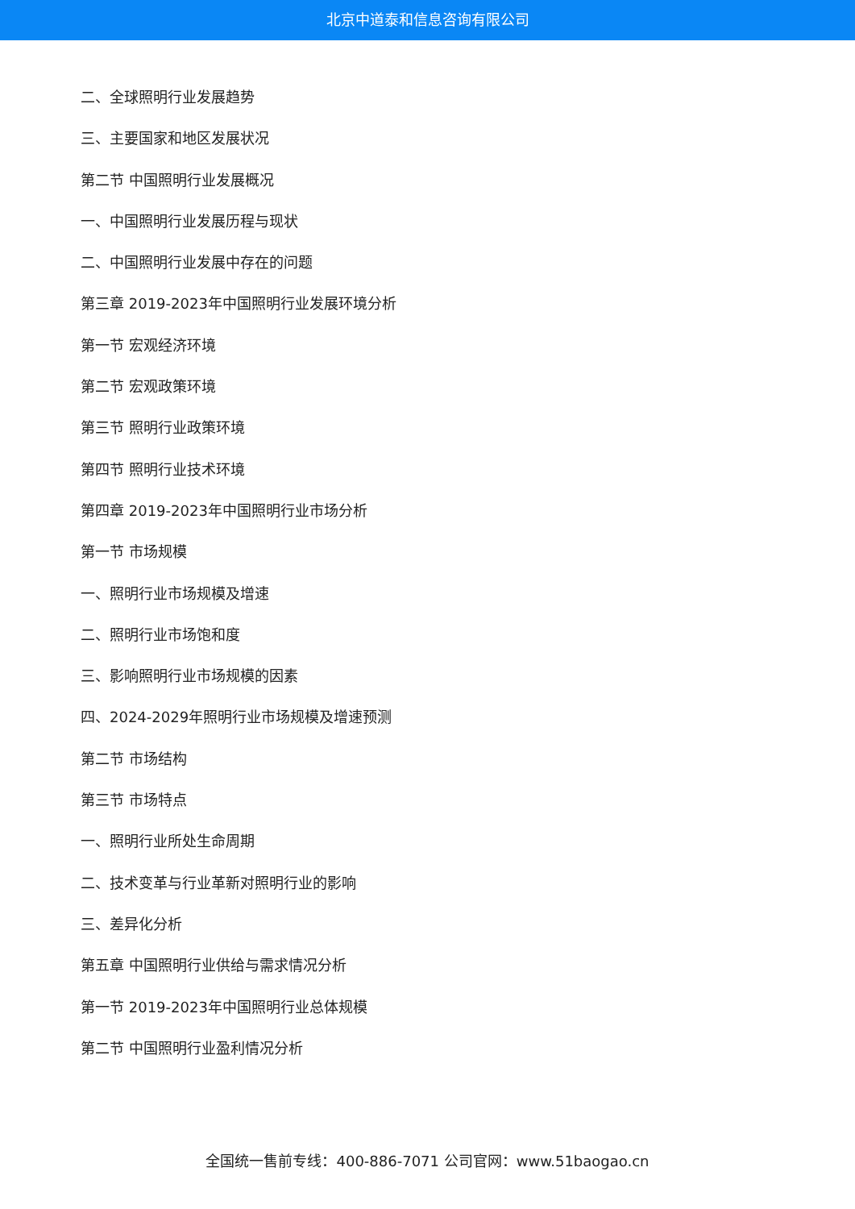北京中道泰和信息咨询有限公司
二、全球照明行业发展趋势
三、主要国家和地区发展状况
第二节 中国照明行业发展概况
一、中国照明行业发展历程与现状
二、中国照明行业发展中存在的问题
第三章 2019-2023年中国照明行业发展环境分析
第一节 宏观经济环境
第二节 宏观政策环境
第三节 照明行业政策环境
第四节 照明行业技术环境
第四章 2019-2023年中国照明行业市场分析
第一节 市场规模
一、照明行业市场规模及增速
二、照明行业市场饱和度
三、影响照明行业市场规模的因素
四、2024-2029年照明行业市场规模及增速预测
第二节 市场结构
第三节 市场特点
一、照明行业所处生命周期
二、技术变革与行业革新对照明行业的影响
三、差异化分析
第五章 中国照明行业供给与需求情况分析
第一节 2019-2023年中国照明行业总体规模
第二节 中国照明行业盈利情况分析
全国统一售前专线：400-886-7071 公司官网：www.51baogao.cn